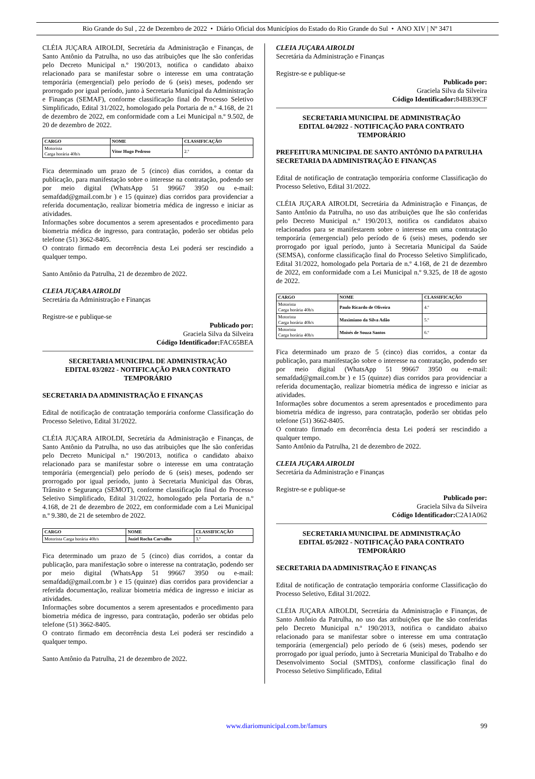Rio Grande do Sul , 22 de Dezembro de 2022 • Diário Oficial dos Municípios do Estado do Rio Grande do Sul • ANO XIV | Nº 3471
CLÉIA JUÇARA AIROLDI, Secretária da Administração e Finanças, de Santo Antônio da Patrulha, no uso das atribuições que lhe são conferidas pelo Decreto Municipal n.º 190/2013, notifica o candidato abaixo relacionado para se manifestar sobre o interesse em uma contratação temporária (emergencial) pelo período de 6 (seis) meses, podendo ser prorrogado por igual período, junto à Secretaria Municipal da Administração e Finanças (SEMAF), conforme classificação final do Processo Seletivo Simplificado, Edital 31/2022, homologado pela Portaria de n.º 4.168, de 21 de dezembro de 2022, em conformidade com a Lei Municipal n.º 9.502, de 20 de dezembro de 2022.
| CARGO | NOME | CLASSIFICAÇÃO |
| --- | --- | --- |
| Motorista Carga horária 40h/s | Vitor Hugo Pedroso | 2.º |
Fica determinado um prazo de 5 (cinco) dias corridos, a contar da publicação, para manifestação sobre o interesse na contratação, podendo ser por meio digital (WhatsApp 51 99667 3950 ou e-mail: semafdad@gmail.com.br ) e 15 (quinze) dias corridos para providenciar a referida documentação, realizar biometria médica de ingresso e iniciar as atividades.
Informações sobre documentos a serem apresentados e procedimento para biometria médica de ingresso, para contratação, poderão ser obtidas pelo telefone (51) 3662-8405.
O contrato firmado em decorrência desta Lei poderá ser rescindido a qualquer tempo.
Santo Antônio da Patrulha, 21 de dezembro de 2022.
CLEIA JUÇARA AIROLDI
Secretária da Administração e Finanças
Registre-se e publique-se
Publicado por:
Graciela Silva da Silveira
Código Identificador: FAC65BEA
SECRETARIA MUNICIPAL DE ADMINISTRAÇÃO
EDITAL 03/2022 - NOTIFICAÇÃO PARA CONTRATO TEMPORÁRIO
SECRETARIA DA ADMINISTRAÇÃO E FINANÇAS
Edital de notificação de contratação temporária conforme Classificação do Processo Seletivo, Edital 31/2022.
CLÉIA JUÇARA AIROLDI, Secretária da Administração e Finanças, de Santo Antônio da Patrulha, no uso das atribuições que lhe são conferidas pelo Decreto Municipal n.º 190/2013, notifica o candidato abaixo relacionado para se manifestar sobre o interesse em uma contratação temporária (emergencial) pelo período de 6 (seis) meses, podendo ser prorrogado por igual período, junto à Secretaria Municipal das Obras, Trânsito e Segurança (SEMOT), conforme classificação final do Processo Seletivo Simplificado, Edital 31/2022, homologado pela Portaria de n.º 4.168, de 21 de dezembro de 2022, em conformidade com a Lei Municipal n.º 9.380, de 21 de setembro de 2022.
| CARGO | NOME | CLASSIFICAÇÃO |
| --- | --- | --- |
| Motorista Carga horária 40h/s | Joziel Rocha Carvalho | 3.º |
Fica determinado um prazo de 5 (cinco) dias corridos, a contar da publicação, para manifestação sobre o interesse na contratação, podendo ser por meio digital (WhatsApp 51 99667 3950 ou e-mail: semafdad@gmail.com.br ) e 15 (quinze) dias corridos para providenciar a referida documentação, realizar biometria médica de ingresso e iniciar as atividades.
Informações sobre documentos a serem apresentados e procedimento para biometria médica de ingresso, para contratação, poderão ser obtidas pelo telefone (51) 3662-8405.
O contrato firmado em decorrência desta Lei poderá ser rescindido a qualquer tempo.
Santo Antônio da Patrulha, 21 de dezembro de 2022.
CLEIA JUÇARA AIROLDI
Secretária da Administração e Finanças
Registre-se e publique-se
Publicado por:
Graciela Silva da Silveira
Código Identificador: 84BB39CF
SECRETARIA MUNICIPAL DE ADMINISTRAÇÃO
EDITAL 04/2022 - NOTIFICAÇÃO PARA CONTRATO TEMPORÁRIO
PREFEITURA MUNICIPAL DE SANTO ANTÔNIO DA PATRULHA
SECRETARIA DA ADMINISTRAÇÃO E FINANÇAS
Edital de notificação de contratação temporária conforme Classificação do Processo Seletivo, Edital 31/2022.
CLÉIA JUÇARA AIROLDI, Secretária da Administração e Finanças, de Santo Antônio da Patrulha, no uso das atribuições que lhe são conferidas pelo Decreto Municipal n.º 190/2013, notifica os candidatos abaixo relacionados para se manifestarem sobre o interesse em uma contratação temporária (emergencial) pelo período de 6 (seis) meses, podendo ser prorrogado por igual período, junto à Secretaria Municipal da Saúde (SEMSA), conforme classificação final do Processo Seletivo Simplificado, Edital 31/2022, homologado pela Portaria de n.º 4.168, de 21 de dezembro de 2022, em conformidade com a Lei Municipal n.º 9.325, de 18 de agosto de 2022.
| CARGO | NOME | CLASSIFICAÇÃO |
| --- | --- | --- |
| Motorista Carga horária 40h/s | Paulo Ricardo de Oliveira | 4.º |
| Motorista Carga horária 40h/s | Maximiano da Silva Adão | 5.º |
| Motorista Carga horária 40h/s | Moisés de Souza Santos | 6.º |
Fica determinado um prazo de 5 (cinco) dias corridos, a contar da publicação, para manifestação sobre o interesse na contratação, podendo ser por meio digital (WhatsApp 51 99667 3950 ou e-mail: semafdad@gmail.com.br ) e 15 (quinze) dias corridos para providenciar a referida documentação, realizar biometria médica de ingresso e iniciar as atividades.
Informações sobre documentos a serem apresentados e procedimento para biometria médica de ingresso, para contratação, poderão ser obtidas pelo telefone (51) 3662-8405.
O contrato firmado em decorrência desta Lei poderá ser rescindido a qualquer tempo.
Santo Antônio da Patrulha, 21 de dezembro de 2022.
CLEIA JUÇARA AIROLDI
Secretária da Administração e Finanças
Registre-se e publique-se
Publicado por:
Graciela Silva da Silveira
Código Identificador: C2A1A062
SECRETARIA MUNICIPAL DE ADMINISTRAÇÃO
EDITAL 05/2022 - NOTIFICAÇÃO PARA CONTRATO TEMPORÁRIO
SECRETARIA DA ADMINISTRAÇÃO E FINANÇAS
Edital de notificação de contratação temporária conforme Classificação do Processo Seletivo, Edital 31/2022.
CLÉIA JUÇARA AIROLDI, Secretária da Administração e Finanças, de Santo Antônio da Patrulha, no uso das atribuições que lhe são conferidas pelo Decreto Municipal n.º 190/2013, notifica o candidato abaixo relacionado para se manifestar sobre o interesse em uma contratação temporária (emergencial) pelo período de 6 (seis) meses, podendo ser prorrogado por igual período, junto à Secretaria Municipal do Trabalho e do Desenvolvimento Social (SMTDS), conforme classificação final do Processo Seletivo Simplificado, Edital
www.diariomunicipal.com.br/famurs 99